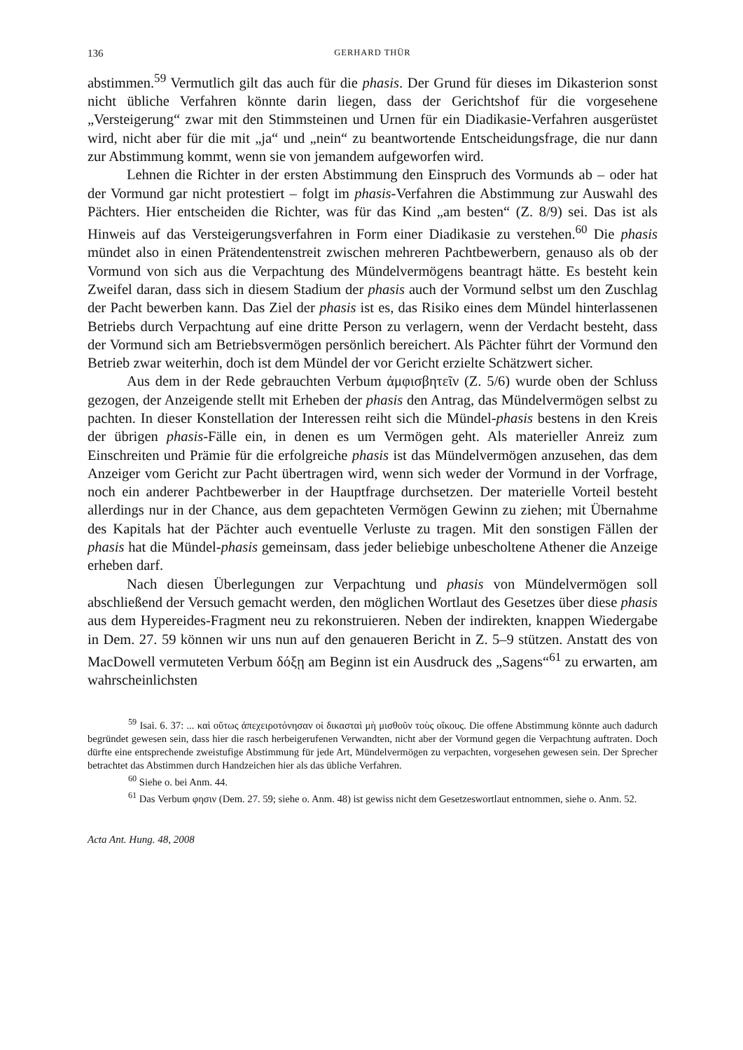136 GERHARD THÜR
abstimmen.<sup>59</sup> Vermutlich gilt das auch für die phasis. Der Grund für dieses im Dikasterion sonst nicht übliche Verfahren könnte darin liegen, dass der Gerichtshof für die vorgesehene „Versteigerung“ zwar mit den Stimmsteinen und Urnen für ein Diadikasie-Verfahren ausgerüstet wird, nicht aber für die mit „ja“ und „nein“ zu beantwortende Entscheidungsfrage, die nur dann zur Abstimmung kommt, wenn sie von jemandem aufgeworfen wird.
Lehnen die Richter in der ersten Abstimmung den Einspruch des Vormunds ab – oder hat der Vormund gar nicht protestiert – folgt im phasis-Verfahren die Abstimmung zur Auswahl des Pächters. Hier entscheiden die Richter, was für das Kind „am besten“ (Z. 8/9) sei. Das ist als Hinweis auf das Versteigerungsverfahren in Form einer Diadikasie zu verstehen.<sup>60</sup> Die phasis mündet also in einen Prätendentenstreit zwischen mehreren Pachtbewerbern, genauso als ob der Vormund von sich aus die Verpachtung des Mündelvermögens beantragt hätte. Es besteht kein Zweifel daran, dass sich in diesem Stadium der phasis auch der Vormund selbst um den Zuschlag der Pacht bewerben kann. Das Ziel der phasis ist es, das Risiko eines dem Mündel hinterlassenen Betriebs durch Verpachtung auf eine dritte Person zu verlagern, wenn der Verdacht besteht, dass der Vormund sich am Betriebsvermögen persönlich bereichert. Als Pächter führt der Vormund den Betrieb zwar weiterhin, doch ist dem Mündel der vor Gericht erzielte Schätzwert sicher.
Aus dem in der Rede gebrauchten Verbum ἀμφισβητεῖν (Z. 5/6) wurde oben der Schluss gezogen, der Anzeigende stellt mit Erheben der phasis den Antrag, das Mündelvermögen selbst zu pachten. In dieser Konstellation der Interessen reiht sich die Mündel-phasis bestens in den Kreis der übrigen phasis-Fälle ein, in denen es um Vermögen geht. Als materieller Anreiz zum Einschreiten und Prämie für die erfolgreiche phasis ist das Mündelvermögen anzusehen, das dem Anzeiger vom Gericht zur Pacht übertragen wird, wenn sich weder der Vormund in der Vorfrage, noch ein anderer Pachtbewerber in der Hauptfrage durchsetzen. Der materielle Vorteil besteht allerdings nur in der Chance, aus dem gepachteten Vermögen Gewinn zu ziehen; mit Übernahme des Kapitals hat der Pächter auch eventuelle Verluste zu tragen. Mit den sonstigen Fällen der phasis hat die Mündel-phasis gemeinsam, dass jeder beliebige unbescholtene Athener die Anzeige erheben darf.
Nach diesen Überlegungen zur Verpachtung und phasis von Mündelvermögen soll abschließend der Versuch gemacht werden, den möglichen Wortlaut des Gesetzes über diese phasis aus dem Hypereides-Fragment neu zu rekonstruieren. Neben der indirekten, knappen Wiedergabe in Dem. 27. 59 können wir uns nun auf den genaueren Bericht in Z. 5–9 stützen. Anstatt des von MacDowell vermuteten Verbum δόξῃ am Beginn ist ein Ausdruck des „Sagens“<sup>61</sup> zu erwarten, am wahrscheinlichsten
<sup>59</sup> Isai. 6. 37: ... καὶ οὕτως ἀπεχειροτόνησαν οἱ δικασταὶ μὴ μισθοῦν τοὺς οἴκους. Die offene Abstimmung könnte auch dadurch begründet gewesen sein, dass hier die rasch herbeigerufenen Verwandten, nicht aber der Vormund gegen die Verpachtung auftraten. Doch dürfte eine entsprechende zweistufige Abstimmung für jede Art, Mündelvermögen zu verpachten, vorgesehen gewesen sein. Der Sprecher betrachtet das Abstimmen durch Handzeichen hier als das übliche Verfahren.
<sup>60</sup> Siehe o. bei Anm. 44.
<sup>61</sup> Das Verbum φησιν (Dem. 27. 59; siehe o. Anm. 48) ist gewiss nicht dem Gesetzeswortlaut entnommen, siehe o. Anm. 52.
Acta Ant. Hung. 48, 2008